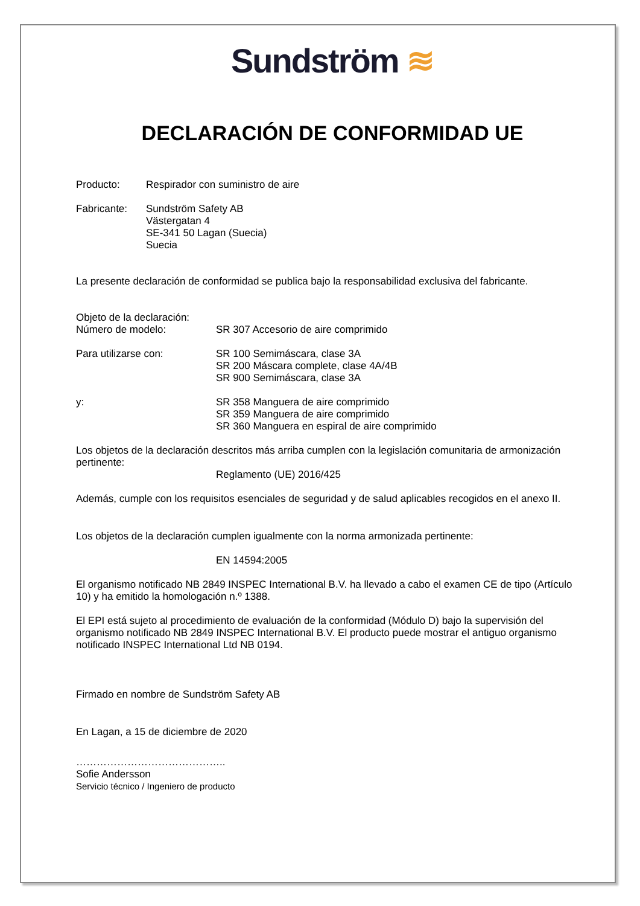Sundström ≋
DECLARACIÓN DE CONFORMIDAD UE
Producto: Respirador con suministro de aire
Fabricante: Sundström Safety AB
Västergatan 4
SE-341 50 Lagan (Suecia)
Suecia
La presente declaración de conformidad se publica bajo la responsabilidad exclusiva del fabricante.
Objeto de la declaración:
Número de modelo:
SR 307 Accesorio de aire comprimido
Para utilizarse con: SR 100 Semimáscara, clase 3A
SR 200 Máscara complete, clase 4A/4B
SR 900 Semimáscara, clase 3A
y: SR 358 Manguera de aire comprimido
SR 359 Manguera de aire comprimido
SR 360 Manguera en espiral de aire comprimido
Los objetos de la declaración descritos más arriba cumplen con la legislación comunitaria de armonización pertinente:
Reglamento (UE) 2016/425
Además, cumple con los requisitos esenciales de seguridad y de salud aplicables recogidos en el anexo II.
Los objetos de la declaración cumplen igualmente con la norma armonizada pertinente:
EN 14594:2005
El organismo notificado NB 2849 INSPEC International B.V. ha llevado a cabo el examen CE de tipo (Artículo 10) y ha emitido la homologación n.º 1388.
El EPI está sujeto al procedimiento de evaluación de la conformidad (Módulo D) bajo la supervisión del organismo notificado NB 2849 INSPEC International B.V. El producto puede mostrar el antiguo organismo notificado INSPEC International Ltd NB 0194.
Firmado en nombre de Sundström Safety AB
En Lagan, a 15 de diciembre de 2020
……………………………………..
Sofie Andersson
Servicio técnico / Ingeniero de producto